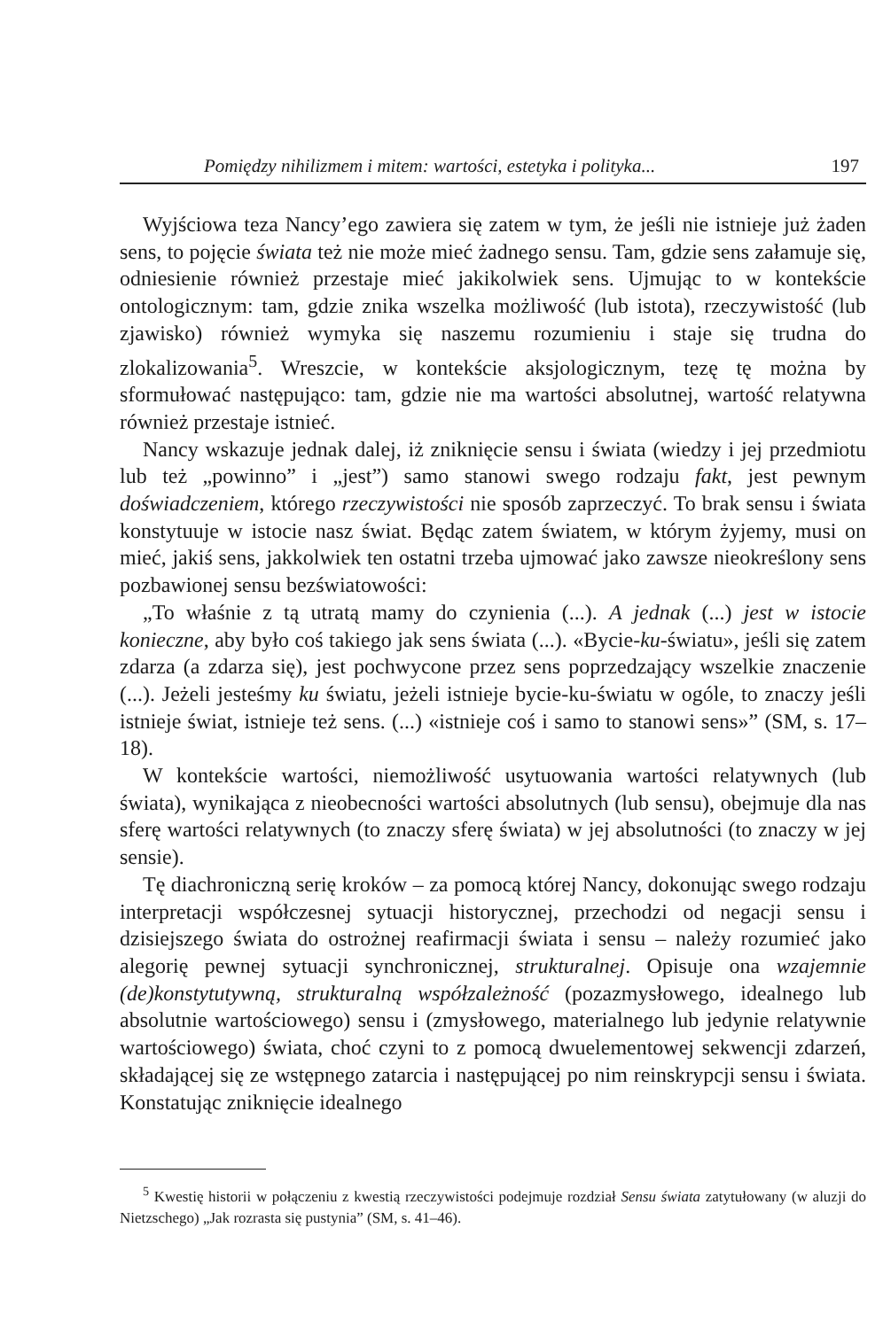Pomiędzy nihilizmem i mitem: wartości, estetyka i polityka... 197
Wyjściowa teza Nancy’ego zawiera się zatem w tym, że jeśli nie istnieje już żaden sens, to pojęcie świata też nie może mieć żadnego sensu. Tam, gdzie sens załamuje się, odniesienie również przestaje mieć jakikolwiek sens. Ujmując to w kontekście ontologicznym: tam, gdzie znika wszelka możliwość (lub istota), rzeczywistość (lub zjawisko) również wymyka się naszemu rozumieniu i staje się trudna do zlokalizowania<sup>5</sup>. Wreszcie, w kontekście aksjologicznym, tezę tę można by sformułować następująco: tam, gdzie nie ma wartości absolutnej, wartość relatywna również przestaje istnieć.
Nancy wskazuje jednak dalej, iż zniknięcie sensu i świata (wiedzy i jej przedmiotu lub też „powinno” i „jest”) samo stanowi swego rodzaju fakt, jest pewnym doświadczeniem, którego rzeczywistości nie sposób zaprzeczyć. To brak sensu i świata konstytuuje w istocie nasz świat. Będąc zatem światem, w którym żyjemy, musi on mieć, jakiś sens, jakkolwiek ten ostatni trzeba ujmować jako zawsze nieokreślony sens pozbawionej sensu bezświatowości:
„To właśnie z tą utratą mamy do czynienia (...). A jednak (...) jest w istocie konieczne, aby było coś takiego jak sens świata (...). «Bycie-ku-światu», jeśli się zatem zdarza (a zdarza się), jest pochwycone przez sens poprzedzający wszelkie znaczenie (...). Jeżeli jesteśmy ku światu, jeżeli istnieje bycie-ku-światu w ogóle, to znaczy jeśli istnieje świat, istnieje też sens. (...) «istnieje coś i samo to stanowi sens»” (SM, s. 17–18).
W kontekście wartości, niemożliwość usytuowania wartości relatywnych (lub świata), wynikająca z nieobecności wartości absolutnych (lub sensu), obejmuje dla nas sferę wartości relatywnych (to znaczy sferę świata) w jej absolutności (to znaczy w jej sensie).
Tę diachroniczną serię kroków – za pomocą której Nancy, dokonując swego rodzaju interpretacji współczesnej sytuacji historycznej, przechodzi od negacji sensu i dzisiejszego świata do ostrożnej reafirmacji świata i sensu – należy rozumieć jako alegorię pewnej sytuacji synchronicznej, strukturalnej. Opisuje ona wzajemnie (de)konstytutywną, strukturalną współzależność (pozazmysłowego, idealnego lub absolutnie wartościowego) sensu i (zmysłowego, materialnego lub jedynie relatywnie wartościowego) świata, choć czyni to z pomocą dwuelementowej sekwencji zdarzeń, składającej się ze wstępnego zatarcia i następującej po nim reinskrypcji sensu i świata. Konstatując zniknięcie idealnego
<sup>5</sup> Kwestię historii w połączeniu z kwestią rzeczywistości podejmuje rozdział Sensu świata zatytułowany (w aluzji do Nietzschego) „Jak rozrasta się pustynia” (SM, s. 41–46).